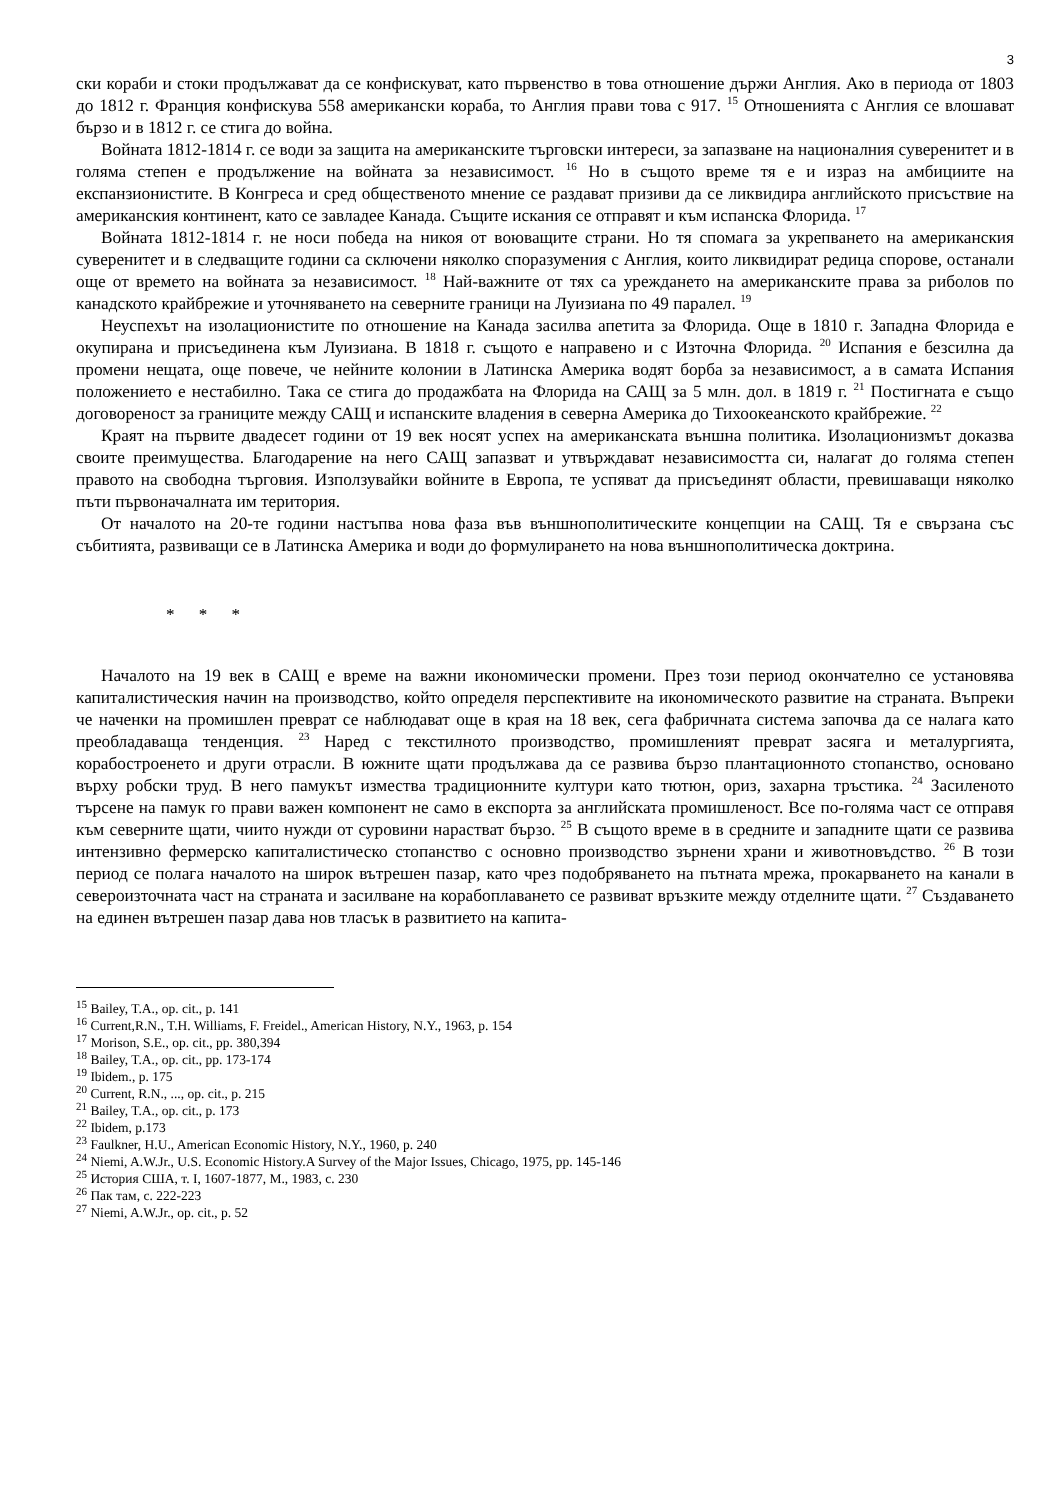3
ски кораби и стоки продължават да се конфискуват, като първенство в това отношение държи Англия. Ако в периода от 1803 до 1812 г. Франция конфискува 558 американски кораба, то Англия прави това с 917. <sup>15</sup> Отношенията с Англия се влошават бързо и в 1812 г. се стига до война.
Войната 1812-1814 г. се води за защита на американските търговски интереси, за запазване на националния суверенитет и в голяма степен е продължение на войната за независимост. <sup>16</sup> Но в същото време тя е и израз на амбициите на експанзионистите. В Конгреса и сред общественото мнение се раздават призиви да се ликвидира английското присъствие на американския континент, като се завладее Канада. Същите искания се отправят и към испанска Флорида. <sup>17</sup>
Войната 1812-1814 г. не носи победа на никоя от воюващите страни. Но тя спомага за укрепването на американския суверенитет и в следващите години са сключени няколко споразумения с Англия, които ликвидират редица спорове, останали още от времето на войната за независимост. <sup>18</sup> Най-важните от тях са уреждането на американските права за риболов по канадското крайбрежие и уточняването на северните граници на Луизиана по 49 паралел. <sup>19</sup>
Неуспехът на изолационистите по отношение на Канада засилва апетита за Флорида. Още в 1810 г. Западна Флорида е окупирана и присъединена към Луизиана. В 1818 г. същото е направено и с Източна Флорида. <sup>20</sup> Испания е безсилна да промени нещата, още повече, че нейните колонии в Латинска Америка водят борба за независимост, а в самата Испания положението е нестабилно. Така се стига до продажбата на Флорида на САЩ за 5 млн. дол. в 1819 г. <sup>21</sup> Постигната е също договореност за границите между САЩ и испанските владения в северна Америка до Тихоокеанското крайбрежие. <sup>22</sup>
Краят на първите двадесет години от 19 век носят успех на американската външна политика. Изолационизмът доказва своите преимущества. Благодарение на него САЩ запазват и утвърждават независимостта си, налагат до голяма степен правото на свободна търговия. Използувайки войните в Европа, те успяват да присъединят области, превишаващи няколко пъти първоначалната им територия.
От началото на 20-те години настъпва нова фаза във външнополитическите концепции на САЩ. Тя е свързана със събитията, развиващи се в Латинска Америка и води до формулирането на нова външнополитическа доктрина.
* * *
Началото на 19 век в САЩ е време на важни икономически промени. През този период окончателно се установява капиталистическия начин на производство, който определя перспективите на икономическото развитие на страната. Въпреки че наченки на промишлен преврат се наблюдават още в края на 18 век, сега фабричната система започва да се налага като преобладаваща тенденция. <sup>23</sup> Наред с текстилното производство, промишленият преврат засяга и металургията, корабостроенето и други отрасли. В южните щати продължава да се развива бързо плантационното стопанство, основано върху робски труд. В него памукът измества традиционните култури като тютюн, ориз, захарна тръстика. <sup>24</sup> Засиленото търсене на памук го прави важен компонент не само в експорта за английската промишленост. Все по-голяма част се отправя към северните щати, чиито нужди от суровини нарастват бързо. <sup>25</sup> В същото време в в средните и западните щати се развива интензивно фермерско капиталистическо стопанство с основно производство зърнени храни и животновъдство. <sup>26</sup> В този период се полага началото на широк вътрешен пазар, като чрез подобряването на пътната мрежа, прокарването на канали в североизточната част на страната и засилване на корабоплаването се развиват връзките между отделните щати. <sup>27</sup> Създаването на единен вътрешен пазар дава нов тласък в развитието на капита-
<sup>15</sup> Bailey, T.A., op. cit., p. 141
<sup>16</sup> Current,R.N., T.H. Williams, F. Freidel., American History, N.Y., 1963, p. 154
<sup>17</sup> Morison, S.E., op. cit., pp. 380,394
<sup>18</sup> Bailey, T.A., op. cit., pp. 173-174
<sup>19</sup> Ibidem., p. 175
<sup>20</sup> Current, R.N., ..., op. cit., p. 215
<sup>21</sup> Bailey, T.A., op. cit., p. 173
<sup>22</sup> Ibidem, p.173
<sup>23</sup> Faulkner, H.U., American Economic History, N.Y., 1960, p. 240
<sup>24</sup> Niemi, A.W.Jr., U.S. Economic History.A Survey of the Major Issues, Chicago, 1975, pp. 145-146
<sup>25</sup> История США, т. I, 1607-1877, М., 1983, с. 230
<sup>26</sup> Пак там, с. 222-223
<sup>27</sup> Niemi, A.W.Jr., op. cit., p. 52